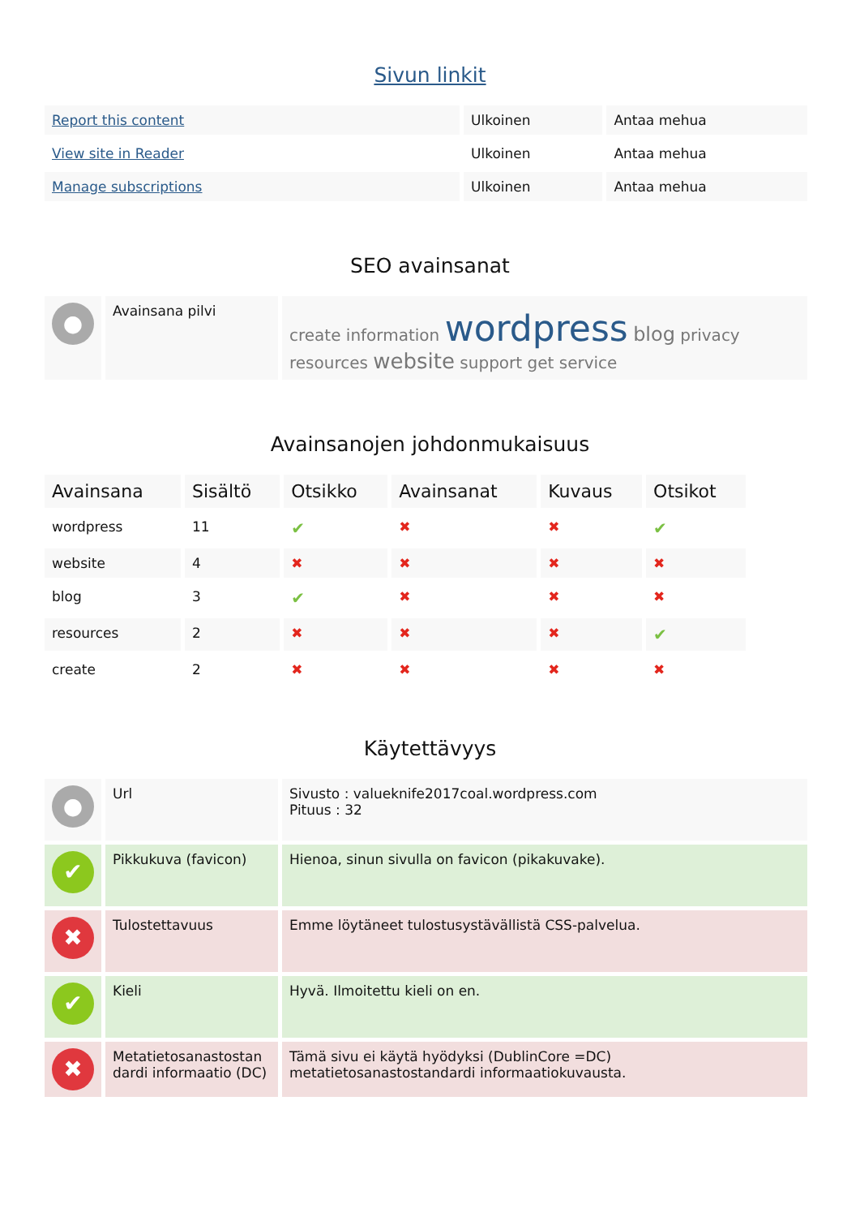Sivun linkit
| Report this content | Ulkoinen | Antaa mehua |
| View site in Reader | Ulkoinen | Antaa mehua |
| Manage subscriptions | Ulkoinen | Antaa mehua |
SEO avainsanat
| ● | Avainsana pilvi | create information wordpress blog privacy resources website support get service |
Avainsanojen johdonmukaisuus
| Avainsana | Sisältö | Otsikko | Avainsanat | Kuvaus | Otsikot |
| --- | --- | --- | --- | --- | --- |
| wordpress | 11 | ✔ | ✖ | ✖ | ✔ |
| website | 4 | ✖ | ✖ | ✖ | ✖ |
| blog | 3 | ✔ | ✖ | ✖ | ✖ |
| resources | 2 | ✖ | ✖ | ✖ | ✔ |
| create | 2 | ✖ | ✖ | ✖ | ✖ |
Käytettävyys
| ● | Url | Sivusto : valueknife2017coal.wordpress.com Pituus : 32 |
| ✔ | Pikkukuva (favicon) | Hienoa, sinun sivulla on favicon (pikakuvake). |
| ✖ | Tulostettavuus | Emme löytäneet tulostusystävällistä CSS-palvelua. |
| ✔ | Kieli | Hyvä. Ilmoitettu kieli on en. |
| ✖ | Metatietosanastostan dardi informaatio (DC) | Tämä sivu ei käytä hyödyksi (DublinCore =DC) metatietosanastostandardi informaatiokuvausta. |